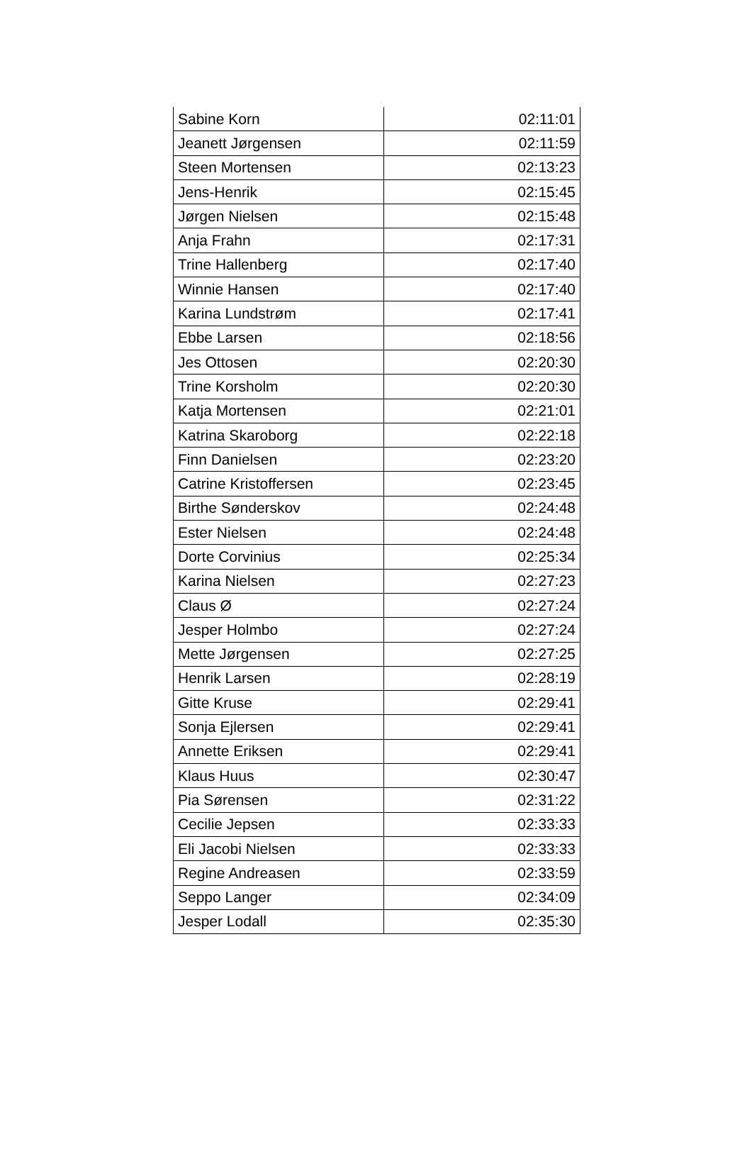| Sabine Korn | 02:11:01 |
| Jeanett Jørgensen | 02:11:59 |
| Steen Mortensen | 02:13:23 |
| Jens-Henrik | 02:15:45 |
| Jørgen Nielsen | 02:15:48 |
| Anja Frahn | 02:17:31 |
| Trine Hallenberg | 02:17:40 |
| Winnie Hansen | 02:17:40 |
| Karina Lundstrøm | 02:17:41 |
| Ebbe Larsen | 02:18:56 |
| Jes Ottosen | 02:20:30 |
| Trine Korsholm | 02:20:30 |
| Katja Mortensen | 02:21:01 |
| Katrina Skaroborg | 02:22:18 |
| Finn Danielsen | 02:23:20 |
| Catrine Kristoffersen | 02:23:45 |
| Birthe Sønderskov | 02:24:48 |
| Ester Nielsen | 02:24:48 |
| Dorte Corvinius | 02:25:34 |
| Karina Nielsen | 02:27:23 |
| Claus Ø | 02:27:24 |
| Jesper Holmbo | 02:27:24 |
| Mette Jørgensen | 02:27:25 |
| Henrik Larsen | 02:28:19 |
| Gitte Kruse | 02:29:41 |
| Sonja Ejlersen | 02:29:41 |
| Annette Eriksen | 02:29:41 |
| Klaus Huus | 02:30:47 |
| Pia Sørensen | 02:31:22 |
| Cecilie Jepsen | 02:33:33 |
| Eli Jacobi Nielsen | 02:33:33 |
| Regine Andreasen | 02:33:59 |
| Seppo Langer | 02:34:09 |
| Jesper Lodall | 02:35:30 |